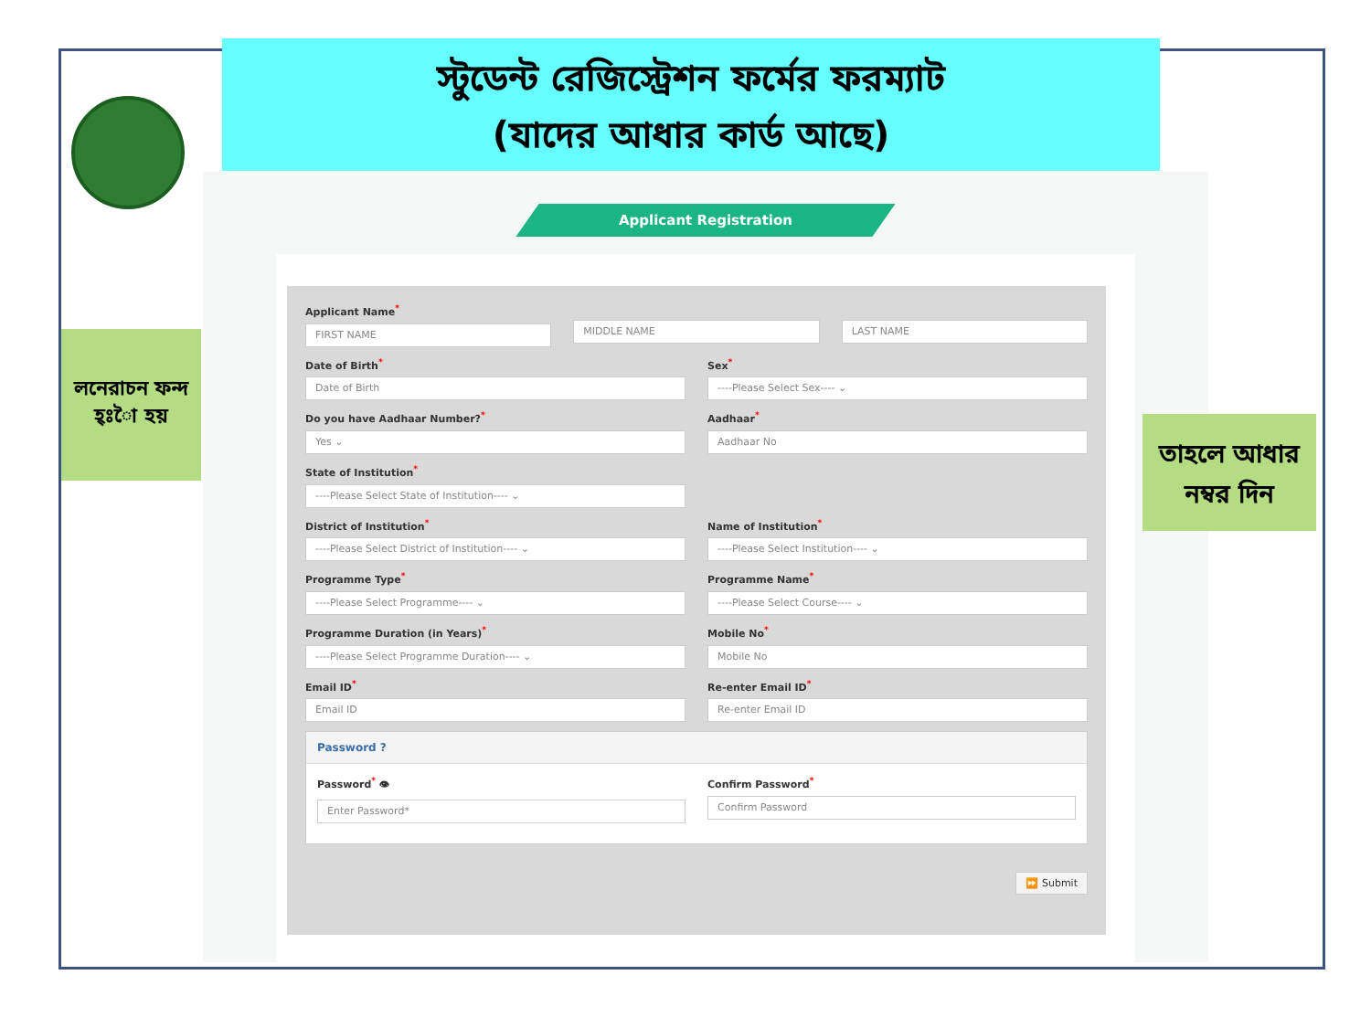স্টুডেন্ট রেজিস্ট্রেশন ফর্মের ফরম্যাট
(যাদের আধার কার্ড আছে)
Applicant Registration
Applicant Name<sup>*</sup>
FIRST NAME
MIDDLE NAME LAST NAME
Date of Birth<sup>*</sup>
Date of Birth
Sex<sup>*</sup>
----Please Select Sex---- ⌄
Do you have Aadhaar Number?<sup>*</sup>
Yes ⌄
Aadhaar<sup>*</sup>
Aadhaar No
State of Institution<sup>*</sup>
----Please Select State of Institution---- ⌄
District of Institution<sup>*</sup>
----Please Select District of Institution---- ⌄
Name of Institution<sup>*</sup>
----Please Select Institution---- ⌄
Programme Type<sup>*</sup>
----Please Select Programme---- ⌄
Programme Name<sup>*</sup>
----Please Select Course---- ⌄
Programme Duration (in Years)<sup>*</sup>
----Please Select Programme Duration---- ⌄
Mobile No<sup>*</sup>
Mobile No
Email ID<sup>*</sup>
Email ID
Re-enter Email ID<sup>*</sup>
Re-enter Email ID
Password ?
Password<sup>*</sup> 👁
Enter Password*
Confirm Password<sup>*</sup>
Confirm Password
⏩ Submit
লনেরাচন ফন্দ হ্ঃাৈ হয়
তাহলে আধার নম্বর দিন